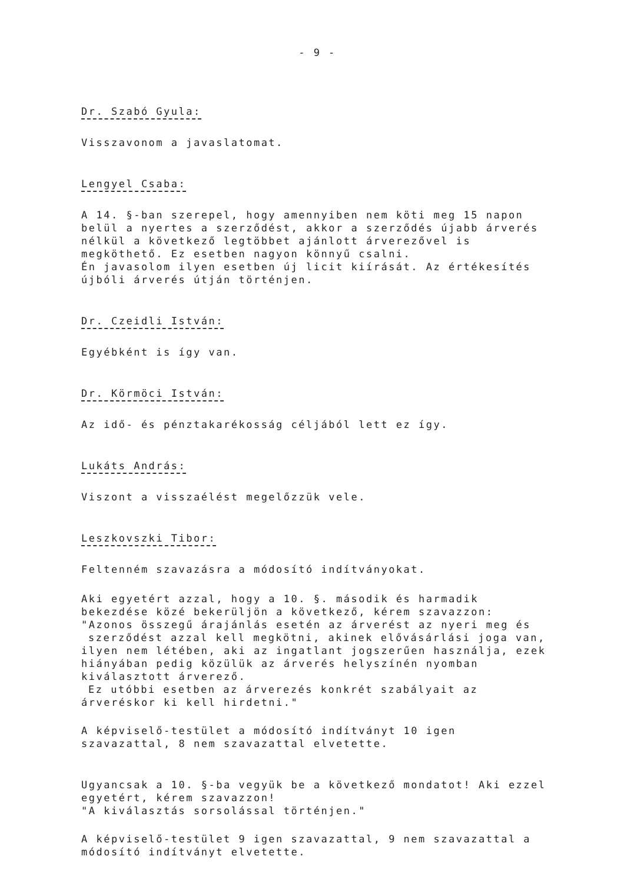- 9 -
Dr. Szabó Gyula:
Visszavonom a javaslatomat.
Lengyel Csaba:
A 14. §-ban szerepel, hogy amennyiben nem köti meg 15 napon belül a nyertes a szerződést, akkor a szerződés újabb árverés nélkül a következő legtöbbet ajánlott árverezővel is megköthető. Ez esetben nagyon könnyű csalni.
Én javasolom ilyen esetben új licit kiírását. Az értékesítés újbóli árverés útján történjen.
Dr. Czeidli István:
Egyébként is így van.
Dr. Körmöci István:
Az idő- és pénztakarékosság céljából lett ez így.
Lukáts András:
Viszont a visszaélést megelőzzük vele.
Leszkovszki Tibor:
Feltenném szavazásra a módosító indítványokat.
Aki egyetért azzal, hogy a 10. §. második és harmadik bekezdése közé bekerüljön a következő, kérem szavazzon:
"Azonos összegű árajánlás esetén az árverést az nyeri meg és
szerződést azzal kell megkötni, akinek elővásárlási joga van, ilyen nem létében, aki az ingatlant jogszerűen használja, ezek hiányában pedig közülük az árverés helyszínén nyomban kiválasztott árverező.
Ez utóbbi esetben az árverezés konkrét szabályait az árveréskor ki kell hirdetni."
A képviselő-testület a módosító indítványt 10 igen szavazattal, 8 nem szavazattal elvetette.
Ugyancsak a 10. §-ba vegyük be a következő mondatot! Aki ezzel egyetért, kérem szavazzon!
"A kiválasztás sorsolással történjen."
A képviselő-testület 9 igen szavazattal, 9 nem szavazattal a módosító indítványt elvetette.